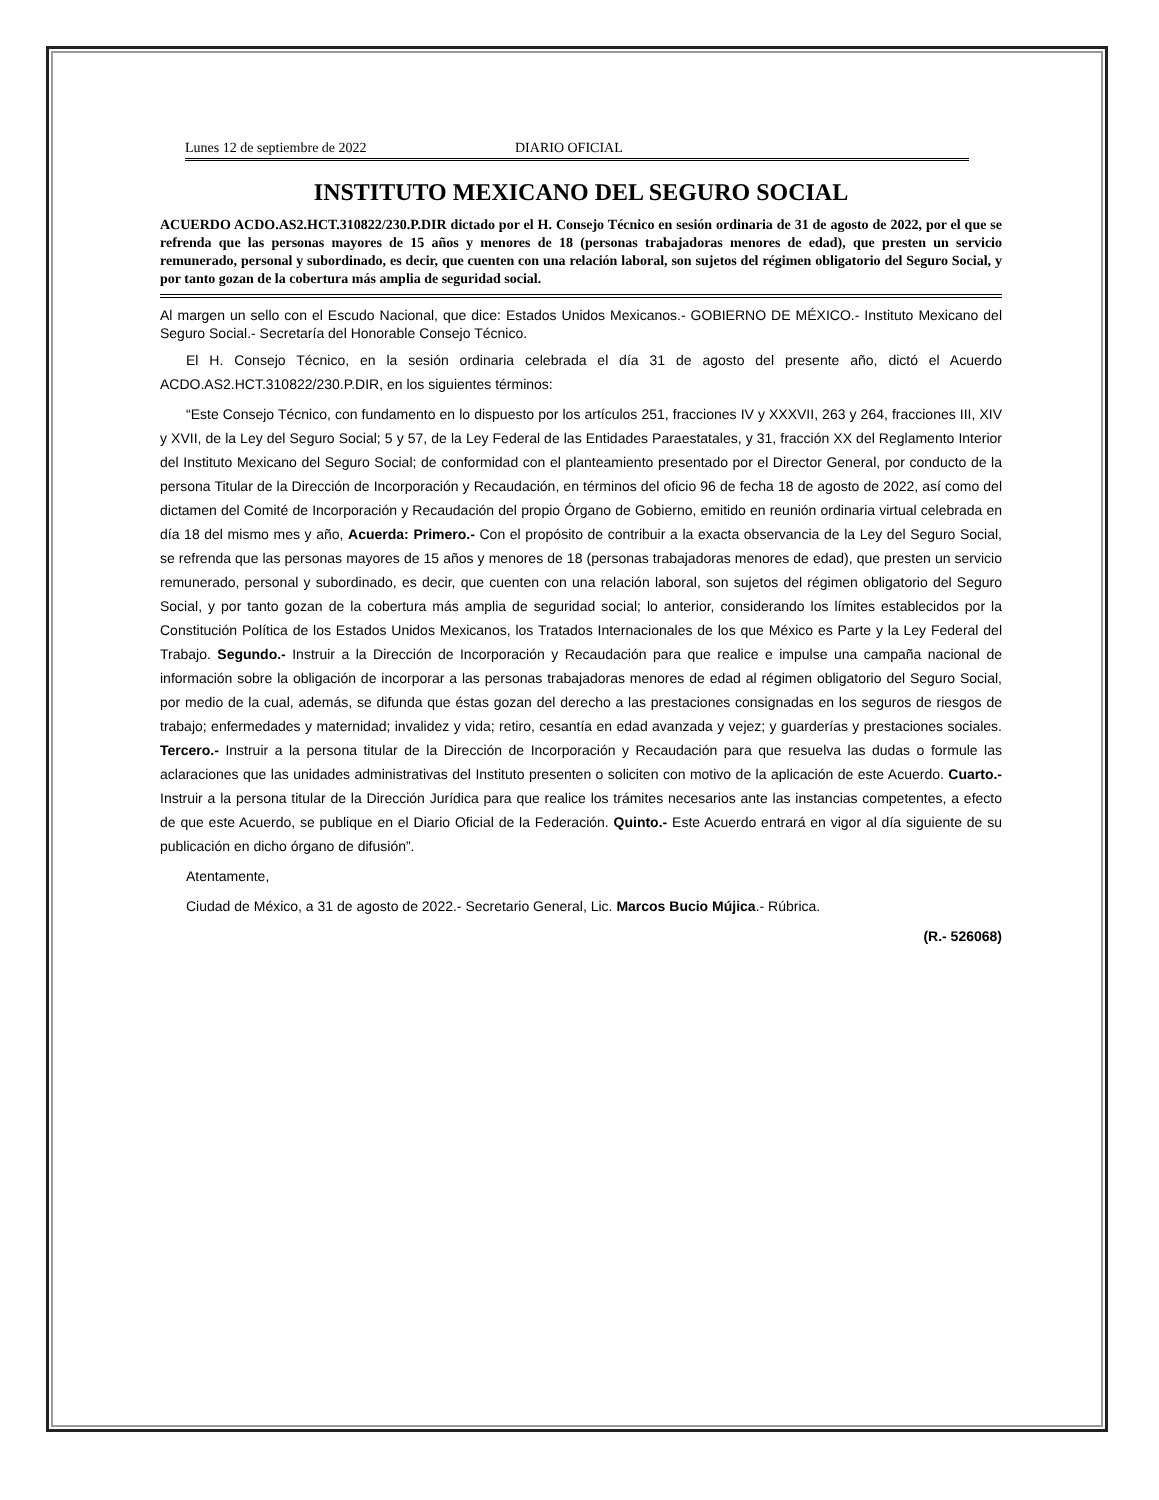Lunes 12 de septiembre de 2022 DIARIO OFICIAL
INSTITUTO MEXICANO DEL SEGURO SOCIAL
ACUERDO ACDO.AS2.HCT.310822/230.P.DIR dictado por el H. Consejo Técnico en sesión ordinaria de 31 de agosto de 2022, por el que se refrenda que las personas mayores de 15 años y menores de 18 (personas trabajadoras menores de edad), que presten un servicio remunerado, personal y subordinado, es decir, que cuenten con una relación laboral, son sujetos del régimen obligatorio del Seguro Social, y por tanto gozan de la cobertura más amplia de seguridad social.
Al margen un sello con el Escudo Nacional, que dice: Estados Unidos Mexicanos.- GOBIERNO DE MÉXICO.- Instituto Mexicano del Seguro Social.- Secretaría del Honorable Consejo Técnico.
El H. Consejo Técnico, en la sesión ordinaria celebrada el día 31 de agosto del presente año, dictó el Acuerdo ACDO.AS2.HCT.310822/230.P.DIR, en los siguientes términos:
“Este Consejo Técnico, con fundamento en lo dispuesto por los artículos 251, fracciones IV y XXXVII, 263 y 264, fracciones III, XIV y XVII, de la Ley del Seguro Social; 5 y 57, de la Ley Federal de las Entidades Paraestatales, y 31, fracción XX del Reglamento Interior del Instituto Mexicano del Seguro Social; de conformidad con el planteamiento presentado por el Director General, por conducto de la persona Titular de la Dirección de Incorporación y Recaudación, en términos del oficio 96 de fecha 18 de agosto de 2022, así como del dictamen del Comité de Incorporación y Recaudación del propio Órgano de Gobierno, emitido en reunión ordinaria virtual celebrada en día 18 del mismo mes y año, Acuerda: Primero.- Con el propósito de contribuir a la exacta observancia de la Ley del Seguro Social, se refrenda que las personas mayores de 15 años y menores de 18 (personas trabajadoras menores de edad), que presten un servicio remunerado, personal y subordinado, es decir, que cuenten con una relación laboral, son sujetos del régimen obligatorio del Seguro Social, y por tanto gozan de la cobertura más amplia de seguridad social; lo anterior, considerando los límites establecidos por la Constitución Política de los Estados Unidos Mexicanos, los Tratados Internacionales de los que México es Parte y la Ley Federal del Trabajo. Segundo.- Instruir a la Dirección de Incorporación y Recaudación para que realice e impulse una campaña nacional de información sobre la obligación de incorporar a las personas trabajadoras menores de edad al régimen obligatorio del Seguro Social, por medio de la cual, además, se difunda que éstas gozan del derecho a las prestaciones consignadas en los seguros de riesgos de trabajo; enfermedades y maternidad; invalidez y vida; retiro, cesantía en edad avanzada y vejez; y guarderías y prestaciones sociales. Tercero.- Instruir a la persona titular de la Dirección de Incorporación y Recaudación para que resuelva las dudas o formule las aclaraciones que las unidades administrativas del Instituto presenten o soliciten con motivo de la aplicación de este Acuerdo. Cuarto.- Instruir a la persona titular de la Dirección Jurídica para que realice los trámites necesarios ante las instancias competentes, a efecto de que este Acuerdo, se publique en el Diario Oficial de la Federación. Quinto.- Este Acuerdo entrará en vigor al día siguiente de su publicación en dicho órgano de difusión”.
Atentamente,
Ciudad de México, a 31 de agosto de 2022.- Secretario General, Lic. Marcos Bucio Mújica.- Rúbrica.
(R.- 526068)